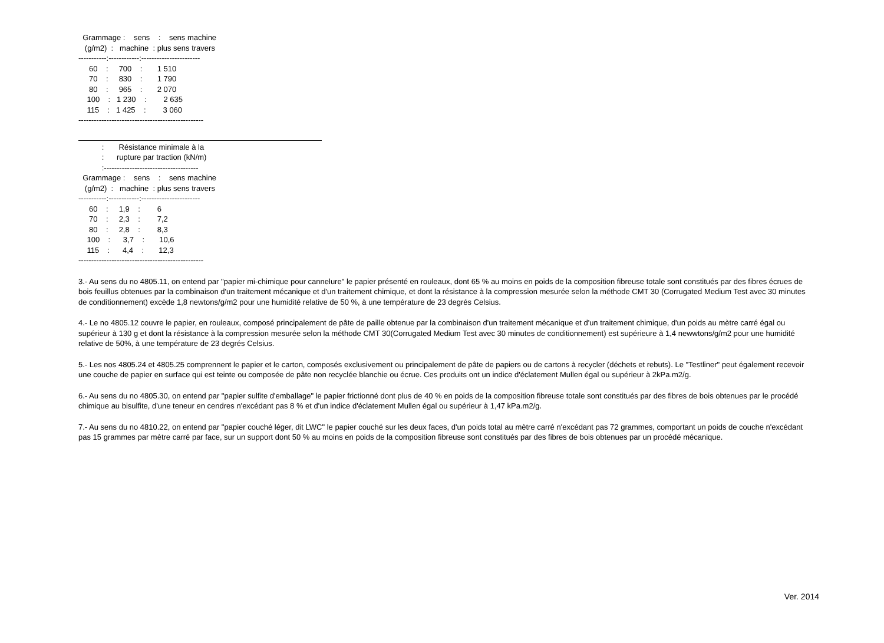Grammage : sens : sens machine (g/m2) : machine : plus sens travers -----------:------------:----------------------- 60 : 700 : 1 510 70 : 830 : 1 790 80 : 965 : 2 070 100 : 1 230 : 2 635 115 : 1 425 : 3 060 -------------------------------------------------
: Résistance minimale à la : rupture par traction (kN/m) :------------------------------------- Grammage : sens : sens machine (g/m2) : machine : plus sens travers -----------:------------:----------------------- 60 : 1,9 : 6 70 : 2,3 : 7,2 80 : 2,8 : 8,3 100 : 3,7 : 10,6 115 : 4,4 : 12,3 -------------------------------------------------
3.- Au sens du no 4805.11, on entend par "papier mi-chimique pour cannelure" le papier présenté en rouleaux, dont 65 % au moins en poids de la composition fibreuse totale sont constitués par des fibres écrues de bois feuillus obtenues par la combinaison d'un traitement mécanique et d'un traitement chimique, et dont la résistance à la compression mesurée selon la méthode CMT 30 (Corrugated Medium Test avec 30 minutes de conditionnement) excède 1,8 newtons/g/m2 pour une humidité relative de 50 %, à une température de 23 degrés Celsius.
4.- Le no 4805.12 couvre le papier, en rouleaux, composé principalement de pâte de paille obtenue par la combinaison d'un traitement mécanique et d'un traitement chimique, d'un poids au mètre carré égal ou supérieur à 130 g et dont la résistance à la compression mesurée selon la méthode CMT 30(Corrugated Medium Test avec 30 minutes de conditionnement) est supérieure à 1,4 newwtons/g/m2 pour une humidité relative de 50%, à une température de 23 degrés Celsius.
5.- Les nos 4805.24 et 4805.25 comprennent le papier et le carton, composés exclusivement ou principalement de pâte de papiers ou de cartons à recycler (déchets et rebuts). Le "Testliner" peut également recevoir une couche de papier en surface qui est teinte ou composée de pâte non recyclée blanchie ou écrue. Ces produits ont un indice d'éclatement Mullen égal ou supérieur à 2kPa.m2/g.
6.- Au sens du no 4805.30, on entend par "papier sulfite d'emballage" le papier frictionné dont plus de 40 % en poids de la composition fibreuse totale sont constitués par des fibres de bois obtenues par le procédé chimique au bisulfite, d'une teneur en cendres n'excédant pas 8 % et d'un indice d'éclatement Mullen égal ou supérieur à 1,47 kPa.m2/g.
7.- Au sens du no 4810.22, on entend par "papier couché léger, dit LWC" le papier couché sur les deux faces, d'un poids total au mètre carré n'excédant pas 72 grammes, comportant un poids de couche n'excédant pas 15 grammes par mètre carré par face, sur un support dont 50 % au moins en poids de la composition fibreuse sont constitués par des fibres de bois obtenues par un procédé mécanique.
Ver. 2014